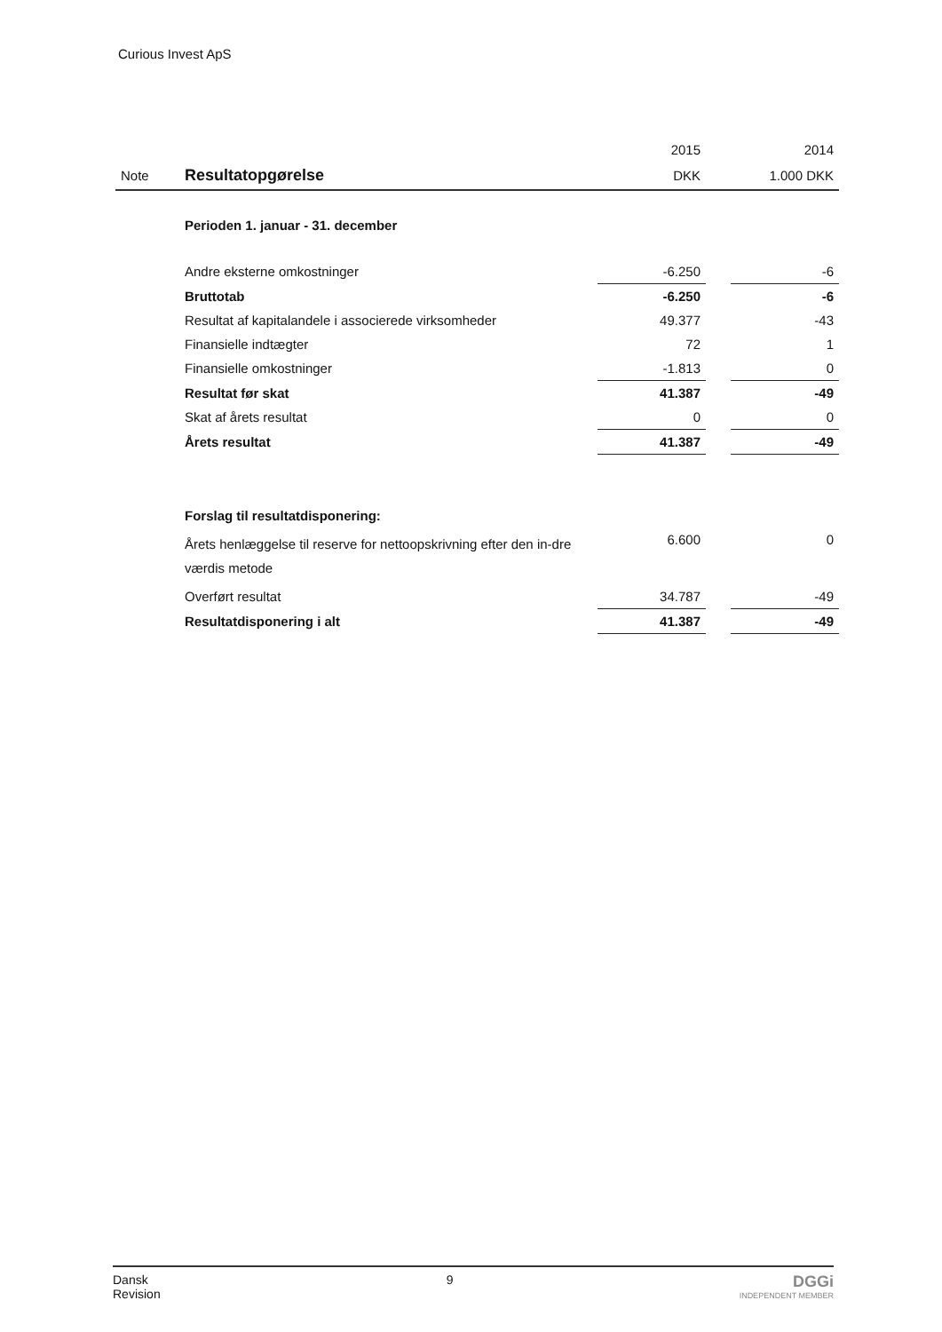Curious Invest ApS
| | | 2015 | | 2014 |
| --- | --- | --- | --- | --- |
| Note | Resultatopgørelse | DKK | | 1.000 DKK |
| | Perioden 1. januar - 31. december | | | |
| | Andre eksterne omkostninger | -6.250 | | -6 |
| | Bruttotab | -6.250 | | -6 |
| | Resultat af kapitalandele i associerede virksomheder | 49.377 | | -43 |
| | Finansielle indtægter | 72 | | 1 |
| | Finansielle omkostninger | -1.813 | | 0 |
| | Resultat før skat | 41.387 | | -49 |
| | Skat af årets resultat | 0 | | 0 |
| | Årets resultat | 41.387 | | -49 |
| | Forslag til resultatdisponering: | | | |
| | Årets henlæggelse til reserve for nettoopskrivning efter den in-dre værdis metode | 6.600 | | 0 |
| | Overført resultat | 34.787 | | -49 |
| | Resultatdisponering i alt | 41.387 | | -49 |
Dansk
Revision
9
DGGi
INDEPENDENT MEMBER